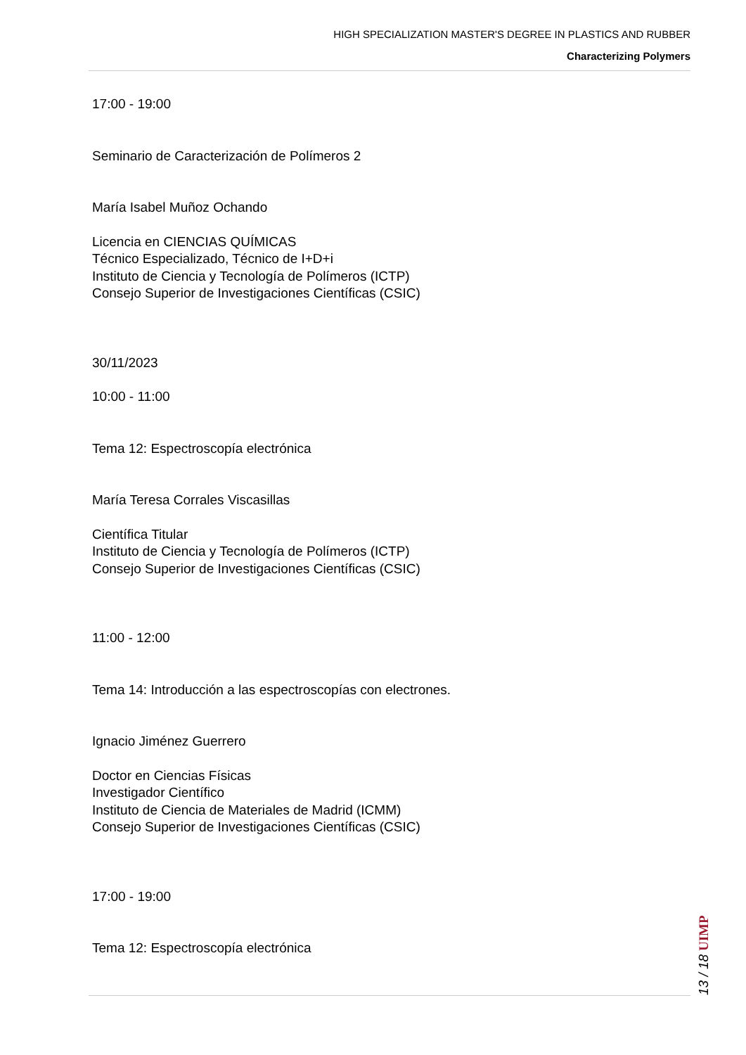HIGH SPECIALIZATION MASTER'S DEGREE IN PLASTICS AND RUBBER
Characterizing Polymers
17:00 - 19:00
Seminario de Caracterización de Polímeros 2
María Isabel Muñoz Ochando
Licencia en CIENCIAS QUÍMICAS
Técnico Especializado, Técnico de I+D+i
Instituto de Ciencia y Tecnología de Polímeros (ICTP)
Consejo Superior de Investigaciones Científicas (CSIC)
30/11/2023
10:00 - 11:00
Tema 12: Espectroscopía electrónica
María Teresa Corrales Viscasillas
Científica Titular
Instituto de Ciencia y Tecnología de Polímeros (ICTP)
Consejo Superior de Investigaciones Científicas (CSIC)
11:00 - 12:00
Tema 14: Introducción a las espectroscopías con electrones.
Ignacio Jiménez Guerrero
Doctor en Ciencias Físicas
Investigador Científico
Instituto de Ciencia de Materiales de Madrid (ICMM)
Consejo Superior de Investigaciones Científicas (CSIC)
17:00 - 19:00
Tema 12: Espectroscopía electrónica
13 / 18 UIMP